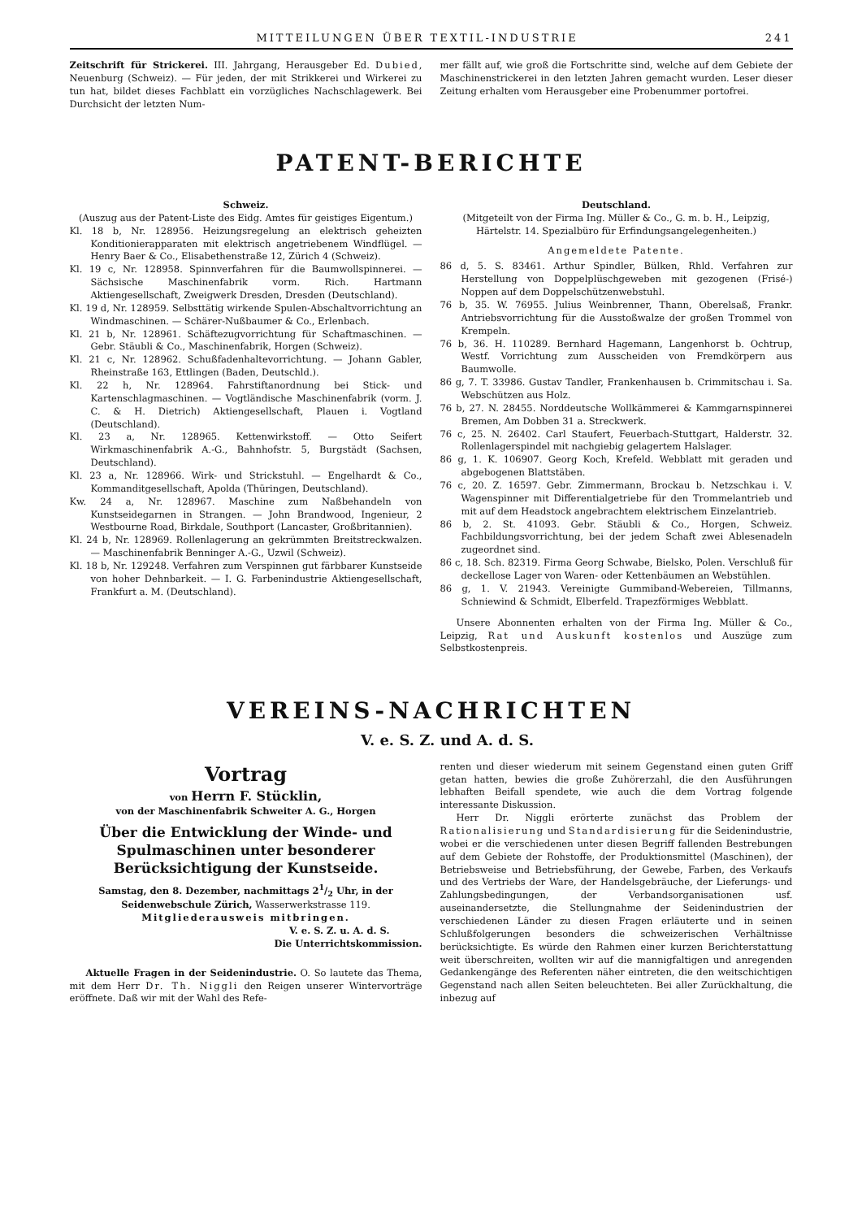MITTEILUNGEN ÜBER TEXTIL-INDUSTRIE 241
Zeitschrift für Strickerei. III. Jahrgang, Herausgeber Ed. Dubied, Neuenburg (Schweiz). — Für jeden, der mit Strikkerei und Wirkerei zu tun hat, bildet dieses Fachblatt ein vorzügliches Nachschlagewerk. Bei Durchsicht der letzten Num-
mer fällt auf, wie groß die Fortschritte sind, welche auf dem Gebiete der Maschinenstrickerei in den letzten Jahren gemacht wurden. Leser dieser Zeitung erhalten vom Herausgeber eine Probenummer portofrei.
PATENT-BERICHTE
Schweiz.
(Auszug aus der Patent-Liste des Eidg. Amtes für geistiges Eigentum.)
Kl. 18 b, Nr. 128956. Heizungsregelung an elektrisch geheizten Konditionierapparaten mit elektrisch angetriebenem Windflügel. — Henry Baer & Co., Elisabethenstraße 12, Zürich 4 (Schweiz).
Kl. 19 c, Nr. 128958. Spinnverfahren für die Baumwollspinnerei. — Sächsische Maschinenfabrik vorm. Rich. Hartmann Aktiengesellschaft, Zweigwerk Dresden, Dresden (Deutschland).
Kl. 19 d, Nr. 128959. Selbsttätig wirkende Spulen-Abschaltvorrichtung an Windmaschinen. — Schärer-Nußbaumer & Co., Erlenbach.
Kl. 21 b, Nr. 128961. Schäftezugvorrichtung für Schaftmaschinen. — Gebr. Stäubli & Co., Maschinenfabrik, Horgen (Schweiz).
Kl. 21 c, Nr. 128962. Schußfadenhaltevorrichtung. — Johann Gabler, Rheinstraße 163, Ettlingen (Baden, Deutschld.).
Kl. 22 h, Nr. 128964. Fahrstiftanordnung bei Stick- und Kartenschlagmaschinen. — Vogtländische Maschinenfabrik (vorm. J. C. & H. Dietrich) Aktiengesellschaft, Plauen i. Vogtland (Deutschland).
Kl. 23 a, Nr. 128965. Kettenwirkstoff. — Otto Seifert Wirkmaschinenfabrik A.-G., Bahnhofstr. 5, Burgstädt (Sachsen, Deutschland).
Kl. 23 a, Nr. 128966. Wirk- und Strickstuhl. — Engelhardt & Co., Kommanditgesellschaft, Apolda (Thüringen, Deutschland).
Kw. 24 a, Nr. 128967. Maschine zum Naßbehandeln von Kunstseidegarnen in Strangen. — John Brandwood, Ingenieur, 2 Westbourne Road, Birkdale, Southport (Lancaster, Großbritannien).
Kl. 24 b, Nr. 128969. Rollenlagerung an gekrümmten Breitstreckwalzen. — Maschinenfabrik Benninger A.-G., Uzwil (Schweiz).
Kl. 18 b, Nr. 129248. Verfahren zum Verspinnen gut färbbarer Kunstseide von hoher Dehnbarkeit. — I. G. Farbenindustrie Aktiengesellschaft, Frankfurt a. M. (Deutschland).
Deutschland.
(Mitgeteilt von der Firma Ing. Müller & Co., G. m. b. H., Leipzig, Härtelstr. 14. Spezialbüro für Erfindungsangelegenheiten.)
Angemeldete Patente.
86 d, 5. S. 83461. Arthur Spindler, Bülken, Rhld. Verfahren zur Herstellung von Doppelplüschgeweben mit gezogenen (Frisé-) Noppen auf dem Doppelschützenwebstuhl.
76 b, 35. W. 76955. Julius Weinbrenner, Thann, Oberelsaß, Frankr. Antriebsvorrichtung für die Ausstoßwalze der großen Trommel von Krempeln.
76 b, 36. H. 110289. Bernhard Hagemann, Langenhorst b. Ochtrup, Westf. Vorrichtung zum Ausscheiden von Fremdkörpern aus Baumwolle.
86 g, 7. T. 33986. Gustav Tandler, Frankenhausen b. Crimmitschau i. Sa. Webschützen aus Holz.
76 b, 27. N. 28455. Norddeutsche Wollkämmerei & Kammgarnspinnerei Bremen, Am Dobben 31 a. Streckwerk.
76 c, 25. N. 26402. Carl Staufert, Feuerbach-Stuttgart, Halderstr. 32. Rollenlagerspindel mit nachgiebig gelagertem Halslager.
86 g, 1. K. 106907. Georg Koch, Krefeld. Webblatt mit geraden und abgebogenen Blattstäben.
76 c, 20. Z. 16597. Gebr. Zimmermann, Brockau b. Netzschkau i. V. Wagenspinner mit Differentialgetriebe für den Trommelantrieb und mit auf dem Headstock angebrachtem elektrischem Einzelantrieb.
86 b, 2. St. 41093. Gebr. Stäubli & Co., Horgen, Schweiz. Fachbildungsvorrichtung, bei der jedem Schaft zwei Ablesenadeln zugeordnet sind.
86 c, 18. Sch. 82319. Firma Georg Schwabe, Bielsko, Polen. Verschluß für deckellose Lager von Waren- oder Kettenbäumen an Webstühlen.
86 g, 1. V. 21943. Vereinigte Gummiband-Webereien, Tillmanns, Schniewind & Schmidt, Elberfeld. Trapezförmiges Webblatt.
Unsere Abonnenten erhalten von der Firma Ing. Müller & Co., Leipzig, Rat und Auskunft kostenlos und Auszüge zum Selbstkostenpreis.
VEREINS-NACHRICHTEN
V. e. S. Z. und A. d. S.
Vortrag
von Herrn F. Stücklin,
von der Maschinenfabrik Schweiter A. G., Horgen
Über die Entwicklung der Winde- und Spulmaschinen unter besonderer Berücksichtigung der Kunstseide.
Samstag, den 8. Dezember, nachmittags 21/2 Uhr, in der Seidenwebschule Zürich, Wasserwerkstrasse 119.
Mitgliederausweis mitbringen.
V. e. S. Z. u. A. d. S.
Die Unterrichtskommission.
Aktuelle Fragen in der Seidenindustrie. O. So lautete das Thema, mit dem Herr Dr. Th. Niggli den Reigen unserer Wintervorträge eröffnete. Daß wir mit der Wahl des Refe-
renten und dieser wiederum mit seinem Gegenstand einen guten Griff getan hatten, bewies die große Zuhörerzahl, die den Ausführungen lebhaften Beifall spendete, wie auch die dem Vortrag folgende interessante Diskussion.
Herr Dr. Niggli erörterte zunächst das Problem der Rationalisierung und Standardisierung für die Seidenindustrie, wobei er die verschiedenen unter diesen Begriff fallenden Bestrebungen auf dem Gebiete der Rohstoffe, der Produktionsmittel (Maschinen), der Betriebsweise und Betriebsführung, der Gewebe, Farben, des Verkaufs und des Vertriebs der Ware, der Handelsgebräuche, der Lieferungs- und Zahlungsbedingungen, der Verbandsorganisationen usf. auseinandersetzte, die Stellungnahme der Seidenindustrien der verschiedenen Länder zu diesen Fragen erläuterte und in seinen Schlußfolgerungen besonders die schweizerischen Verhältnisse berücksichtigte. Es würde den Rahmen einer kurzen Berichterstattung weit überschreiten, wollten wir auf die mannigfaltigen und anregenden Gedankengänge des Referenten näher eintreten, die den weitschichtigen Gegenstand nach allen Seiten beleuchteten. Bei aller Zurückhaltung, die inbezug auf